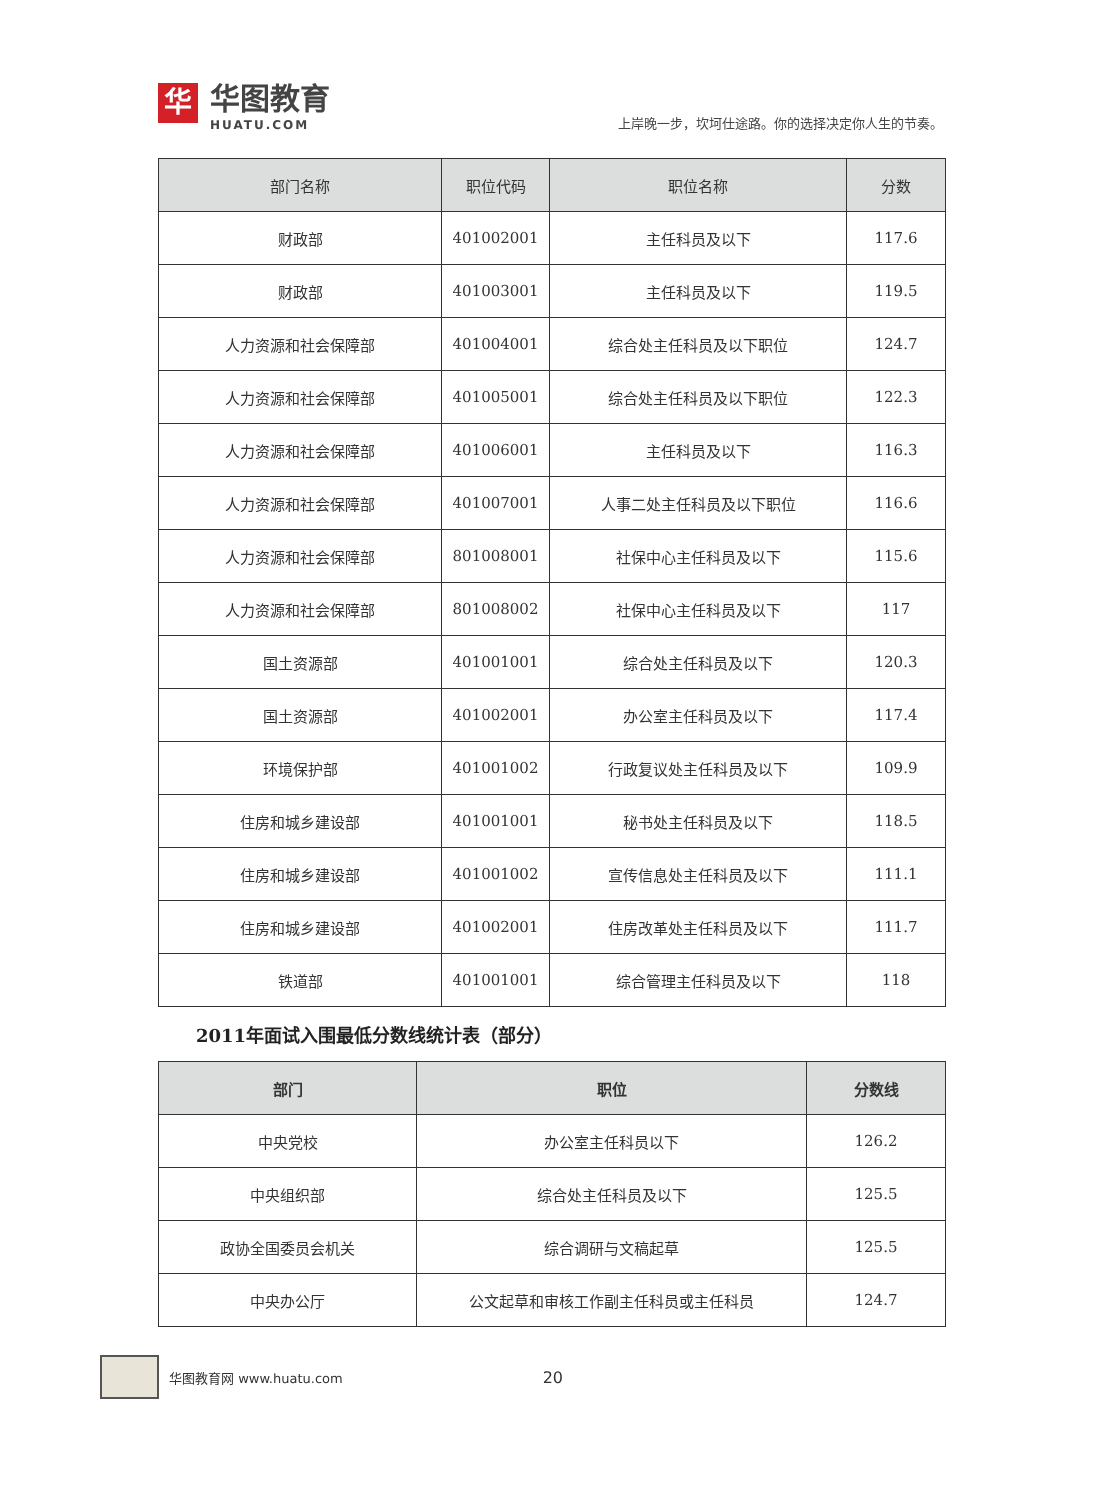华
华图教育
HUATU.COM
上岸晚一步，坎坷仕途路。你的选择决定你人生的节奏。
| 部门名称 | 职位代码 | 职位名称 | 分数 |
| --- | --- | --- | --- |
| 财政部 | 401002001 | 主任科员及以下 | 117.6 |
| 财政部 | 401003001 | 主任科员及以下 | 119.5 |
| 人力资源和社会保障部 | 401004001 | 综合处主任科员及以下职位 | 124.7 |
| 人力资源和社会保障部 | 401005001 | 综合处主任科员及以下职位 | 122.3 |
| 人力资源和社会保障部 | 401006001 | 主任科员及以下 | 116.3 |
| 人力资源和社会保障部 | 401007001 | 人事二处主任科员及以下职位 | 116.6 |
| 人力资源和社会保障部 | 801008001 | 社保中心主任科员及以下 | 115.6 |
| 人力资源和社会保障部 | 801008002 | 社保中心主任科员及以下 | 117 |
| 国土资源部 | 401001001 | 综合处主任科员及以下 | 120.3 |
| 国土资源部 | 401002001 | 办公室主任科员及以下 | 117.4 |
| 环境保护部 | 401001002 | 行政复议处主任科员及以下 | 109.9 |
| 住房和城乡建设部 | 401001001 | 秘书处主任科员及以下 | 118.5 |
| 住房和城乡建设部 | 401001002 | 宣传信息处主任科员及以下 | 111.1 |
| 住房和城乡建设部 | 401002001 | 住房改革处主任科员及以下 | 111.7 |
| 铁道部 | 401001001 | 综合管理主任科员及以下 | 118 |
2011年面试入围最低分数线统计表（部分）
| 部门 | 职位 | 分数线 |
| --- | --- | --- |
| 中央党校 | 办公室主任科员以下 | 126.2 |
| 中央组织部 | 综合处主任科员及以下 | 125.5 |
| 政协全国委员会机关 | 综合调研与文稿起草 | 125.5 |
| 中央办公厅 | 公文起草和审核工作副主任科员或主任科员 | 124.7 |
华图教育网 www.huatu.com
20